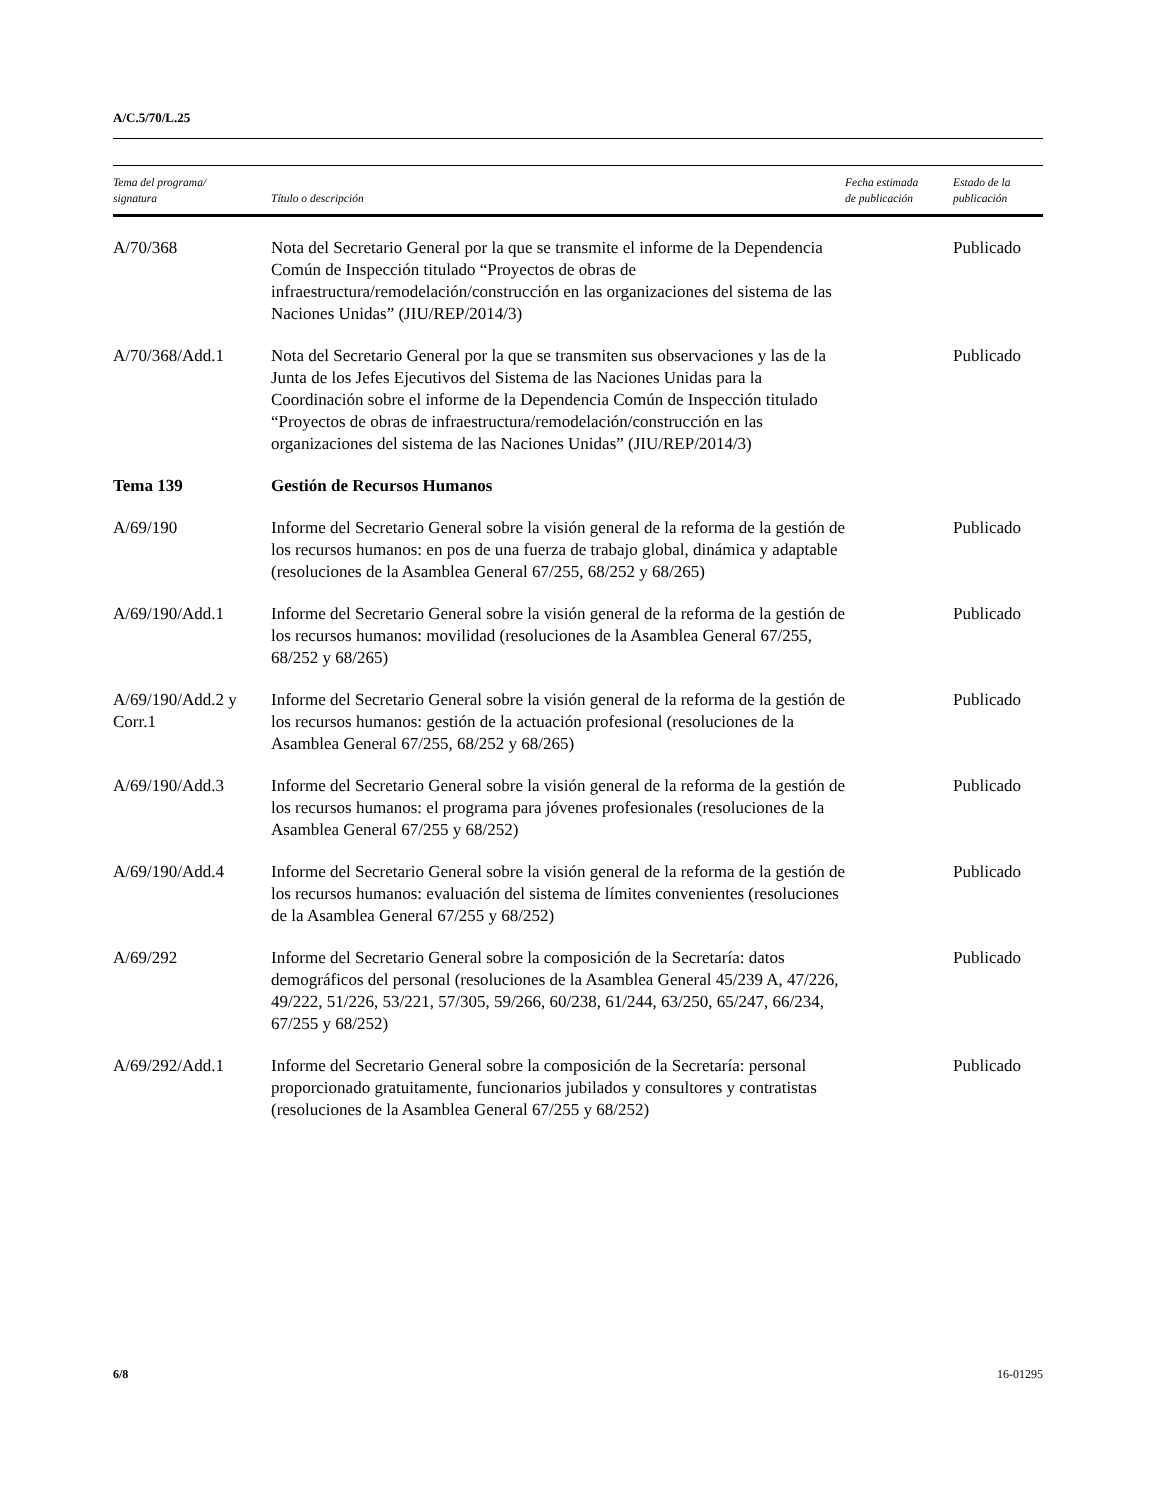A/C.5/70/L.25
| Tema del programa/ signatura | Título o descripción | Fecha estimada de publicación | Estado de la publicación |
| --- | --- | --- | --- |
| A/70/368 | Nota del Secretario General por la que se transmite el informe de la Dependencia Común de Inspección titulado “Proyectos de obras de infraestructura/remodelación/construcción en las organizaciones del sistema de las Naciones Unidas” (JIU/REP/2014/3) | | Publicado |
| A/70/368/Add.1 | Nota del Secretario General por la que se transmiten sus observaciones y las de la Junta de los Jefes Ejecutivos del Sistema de las Naciones Unidas para la Coordinación sobre el informe de la Dependencia Común de Inspección titulado “Proyectos de obras de infraestructura/remodelación/construcción en las organizaciones del sistema de las Naciones Unidas” (JIU/REP/2014/3) | | Publicado |
| Tema 139 | Gestión de Recursos Humanos | | |
| A/69/190 | Informe del Secretario General sobre la visión general de la reforma de la gestión de los recursos humanos: en pos de una fuerza de trabajo global, dinámica y adaptable (resoluciones de la Asamblea General 67/255, 68/252 y 68/265) | | Publicado |
| A/69/190/Add.1 | Informe del Secretario General sobre la visión general de la reforma de la gestión de los recursos humanos: movilidad (resoluciones de la Asamblea General 67/255, 68/252 y 68/265) | | Publicado |
| A/69/190/Add.2 y Corr.1 | Informe del Secretario General sobre la visión general de la reforma de la gestión de los recursos humanos: gestión de la actuación profesional (resoluciones de la Asamblea General 67/255, 68/252 y 68/265) | | Publicado |
| A/69/190/Add.3 | Informe del Secretario General sobre la visión general de la reforma de la gestión de los recursos humanos: el programa para jóvenes profesionales (resoluciones de la Asamblea General 67/255 y 68/252) | | Publicado |
| A/69/190/Add.4 | Informe del Secretario General sobre la visión general de la reforma de la gestión de los recursos humanos: evaluación del sistema de límites convenientes (resoluciones de la Asamblea General 67/255 y 68/252) | | Publicado |
| A/69/292 | Informe del Secretario General sobre la composición de la Secretaría: datos demográficos del personal (resoluciones de la Asamblea General 45/239 A, 47/226, 49/222, 51/226, 53/221, 57/305, 59/266, 60/238, 61/244, 63/250, 65/247, 66/234, 67/255 y 68/252) | | Publicado |
| A/69/292/Add.1 | Informe del Secretario General sobre la composición de la Secretaría: personal proporcionado gratuitamente, funcionarios jubilados y consultores y contratistas (resoluciones de la Asamblea General 67/255 y 68/252) | | Publicado |
6/8 16-01295